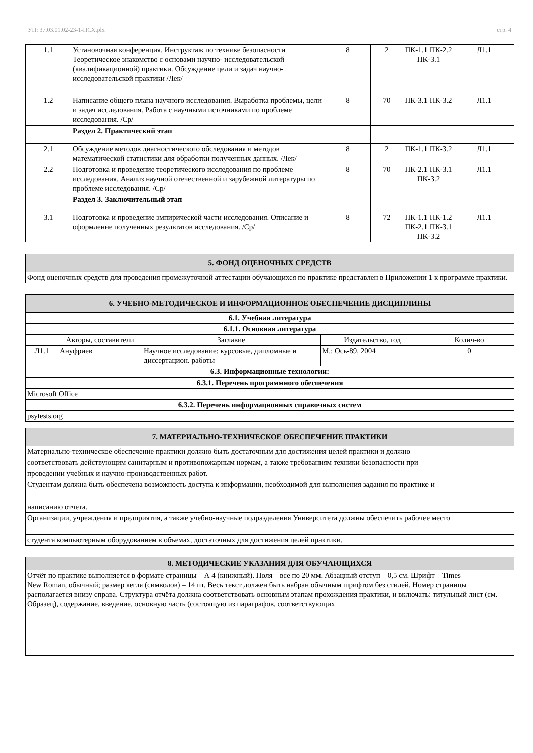УП: 37.03.01.02-23-1-ПСХ.plx стр. 4
| 1.1 | Установочная конференция. Инструктаж по технике безопасности Теоретическое знакомство с основами научно- исследовательской (квалификационной) практики. Обсуждение цели и задач научно-исследовательской практики /Лек/ | 8 | 2 | ПК-1.1 ПК-2.2 ПК-3.1 | Л1.1 |
| 1.2 | Написание общего плана научного исследования. Выработка проблемы, цели и задач исследования. Работа с научными источниками по проблеме исследования. /Ср/ | 8 | 70 | ПК-3.1 ПК-3.2 | Л1.1 |
| | Раздел 2. Практический этап | | | | |
| 2.1 | Обсуждение методов диагностического обследования и методов математической статистики для обработки полученных данных. /Лек/ | 8 | 2 | ПК-1.1 ПК-3.2 | Л1.1 |
| 2.2 | Подготовка и проведение теоретического исследования по проблеме исследования. Анализ научной отечественной и зарубежной литературы по проблеме исследования. /Ср/ | 8 | 70 | ПК-2.1 ПК-3.1 ПК-3.2 | Л1.1 |
| | Раздел 3. Заключительный этап | | | | |
| 3.1 | Подготовка и проведение эмпирической части исследования. Описание и оформление полученных результатов исследования. /Ср/ | 8 | 72 | ПК-1.1 ПК-1.2 ПК-2.1 ПК-3.1 ПК-3.2 | Л1.1 |
| 5. ФОНД ОЦЕНОЧНЫХ СРЕДСТВ |
| --- |
| Фонд оценочных средств для проведения промежуточной аттестации обучающихся по практике представлен в Приложении 1 к программе практики. |
| 6. УЧЕБНО-МЕТОДИЧЕСКОЕ И ИНФОРМАЦИОННОЕ ОБЕСПЕЧЕНИЕ ДИСЦИПЛИНЫ | | | | |
| --- | --- | --- | --- | --- |
| 6.1. Учебная литература | | | | |
| 6.1.1. Основная литература | | | | |
| | Авторы, составители | Заглавие | Издательство, год | Колич-во |
| Л1.1 | Ануфриев | Научное исследование: курсовые, дипломные и диссертацион. работы | М.: Ось-89, 2004 | 0 |
| 6.3. Информационные технологии: | | | | |
| 6.3.1. Перечень программного обеспечения | | | | |
| Microsoft Office | | | | |
| 6.3.2. Перечень информационных справочных систем | | | | |
| psytests.org | | | | |
| 7. МАТЕРИАЛЬНО-ТЕХНИЧЕСКОЕ ОБЕСПЕЧЕНИЕ ПРАКТИКИ |
| --- |
| Материально-техническое обеспечение практики должно быть достаточным для достижения целей практики и должно |
| соответствовать действующим санитарным и противопожарным нормам, а также требованиям техники безопасности при |
| проведении учебных и научно-производственных работ. |
| Студентам должна быть обеспечена возможность доступа к информации, необходимой для выполнения задания по практике и |
| написанию отчета. |
| Организации, учреждения и предприятия, а также учебно-научные подразделения Университета должны обеспечить рабочее место |
| студента компьютерным оборудованием в объемах, достаточных для достижения целей практики. |
| 8. МЕТОДИЧЕСКИЕ УКАЗАНИЯ ДЛЯ ОБУЧАЮЩИХСЯ |
| --- |
| Отчёт по практике выполняется в формате страницы – А 4 (книжный). Поля – все по 20 мм. Абзацный отступ – 0,5 см. Шрифт – Times New Roman, обычный; размер кегля (символов) – 14 пт. Весь текст должен быть набран обычным шрифтом без стилей. Номер страницы располагается внизу справа. Структура отчёта должна соответствовать основным этапам прохождения практики, и включать: титульный лист (см. Образец), содержание, введение, основную часть (состоящую из параграфов, соответствующих |